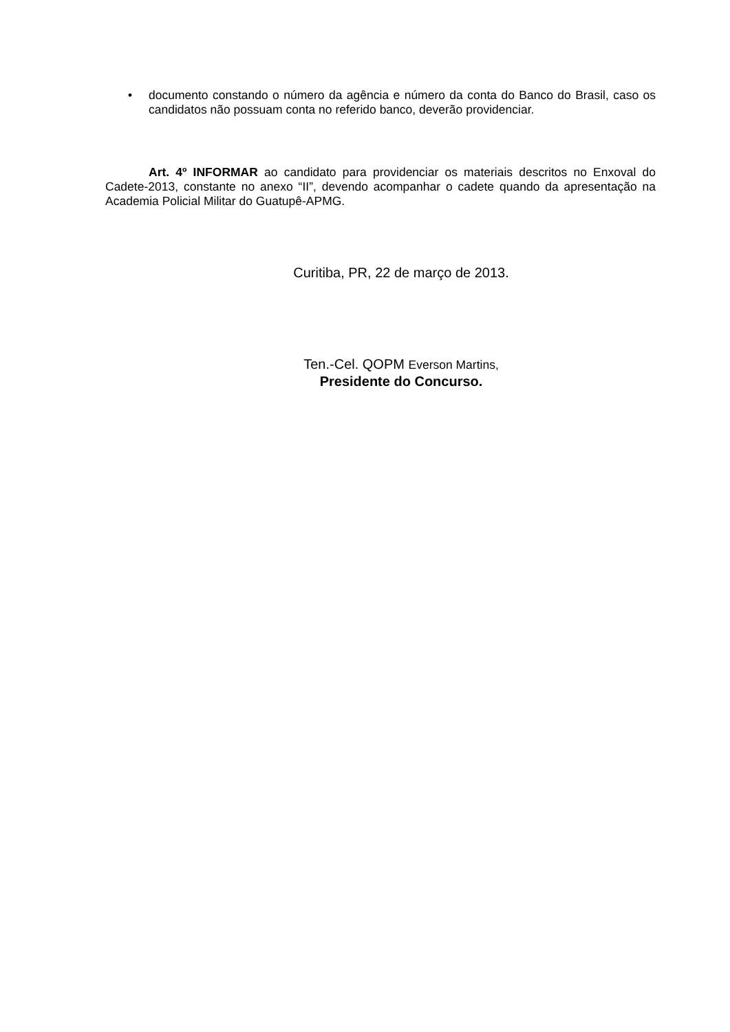• documento constando o número da agência e número da conta do Banco do Brasil, caso os candidatos não possuam conta no referido banco, deverão providenciar.
Art. 4º INFORMAR ao candidato para providenciar os materiais descritos no Enxoval do Cadete-2013, constante no anexo “II”, devendo acompanhar o cadete quando da apresentação na Academia Policial Militar do Guatupê-APMG.
Curitiba, PR, 22 de março de 2013.
Ten.-Cel. QOPM Everson Martins,
Presidente do Concurso.